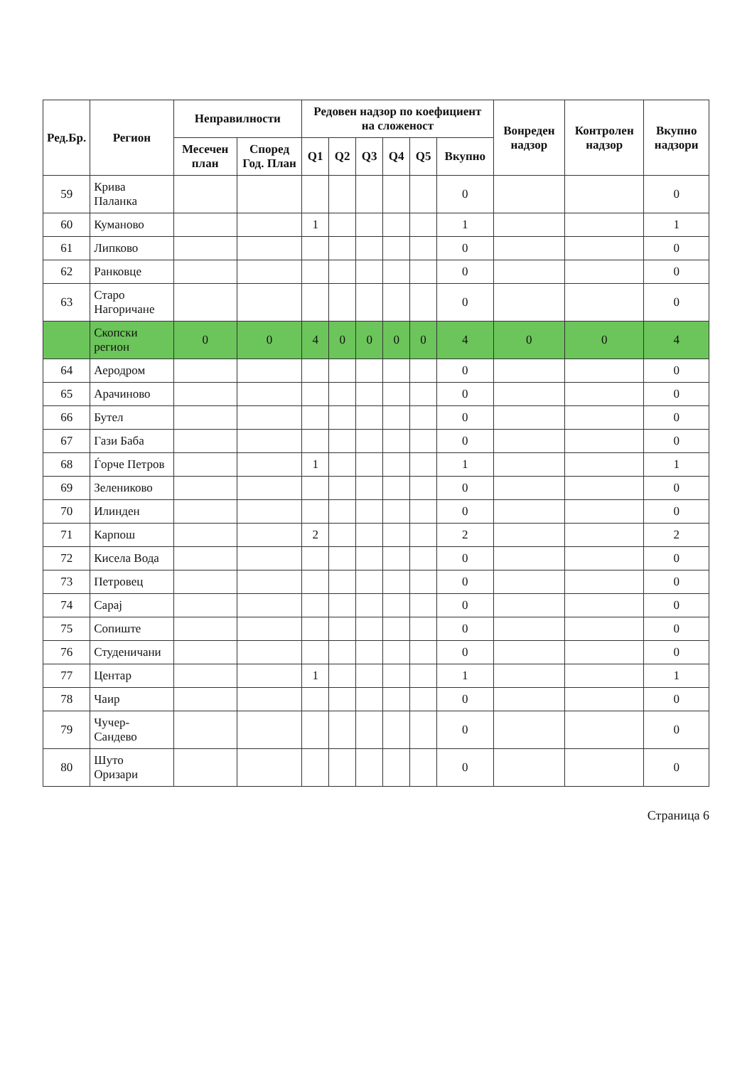| Ред.Бр. | Регион | Неправилности | | Редовен надзор по коефициент на сложеност | | | | | | Вонреден надзор | Контролен надзор | Вкупно надзори |
| --- | --- | --- | --- | --- | --- | --- | --- | --- | --- | --- | --- | --- |
| | | Месечен план | Според Год. План | Q1 | Q2 | Q3 | Q4 | Q5 | Вкупно | | | |
| 59 | Крива Паланка | | | | | | | | 0 | | | 0 |
| 60 | Куманово | | | 1 | | | | | 1 | | | 1 |
| 61 | Липково | | | | | | | | 0 | | | 0 |
| 62 | Ранковце | | | | | | | | 0 | | | 0 |
| 63 | Старо Нагоричане | | | | | | | | 0 | | | 0 |
| | Скопски регион | 0 | 0 | 4 | 0 | 0 | 0 | 0 | 4 | 0 | 0 | 4 |
| 64 | Аеродром | | | | | | | | 0 | | | 0 |
| 65 | Арачиново | | | | | | | | 0 | | | 0 |
| 66 | Бутел | | | | | | | | 0 | | | 0 |
| 67 | Гази Баба | | | | | | | | 0 | | | 0 |
| 68 | Ѓорче Петров | | | 1 | | | | | 1 | | | 1 |
| 69 | Зелениково | | | | | | | | 0 | | | 0 |
| 70 | Илинден | | | | | | | | 0 | | | 0 |
| 71 | Карпош | | | 2 | | | | | 2 | | | 2 |
| 72 | Кисела Вода | | | | | | | | 0 | | | 0 |
| 73 | Петровец | | | | | | | | 0 | | | 0 |
| 74 | Сарај | | | | | | | | 0 | | | 0 |
| 75 | Сопиште | | | | | | | | 0 | | | 0 |
| 76 | Студеничани | | | | | | | | 0 | | | 0 |
| 77 | Центар | | | 1 | | | | | 1 | | | 1 |
| 78 | Чаир | | | | | | | | 0 | | | 0 |
| 79 | Чучер-Сандево | | | | | | | | 0 | | | 0 |
| 80 | Шуто Оризари | | | | | | | | 0 | | | 0 |
Страница 6